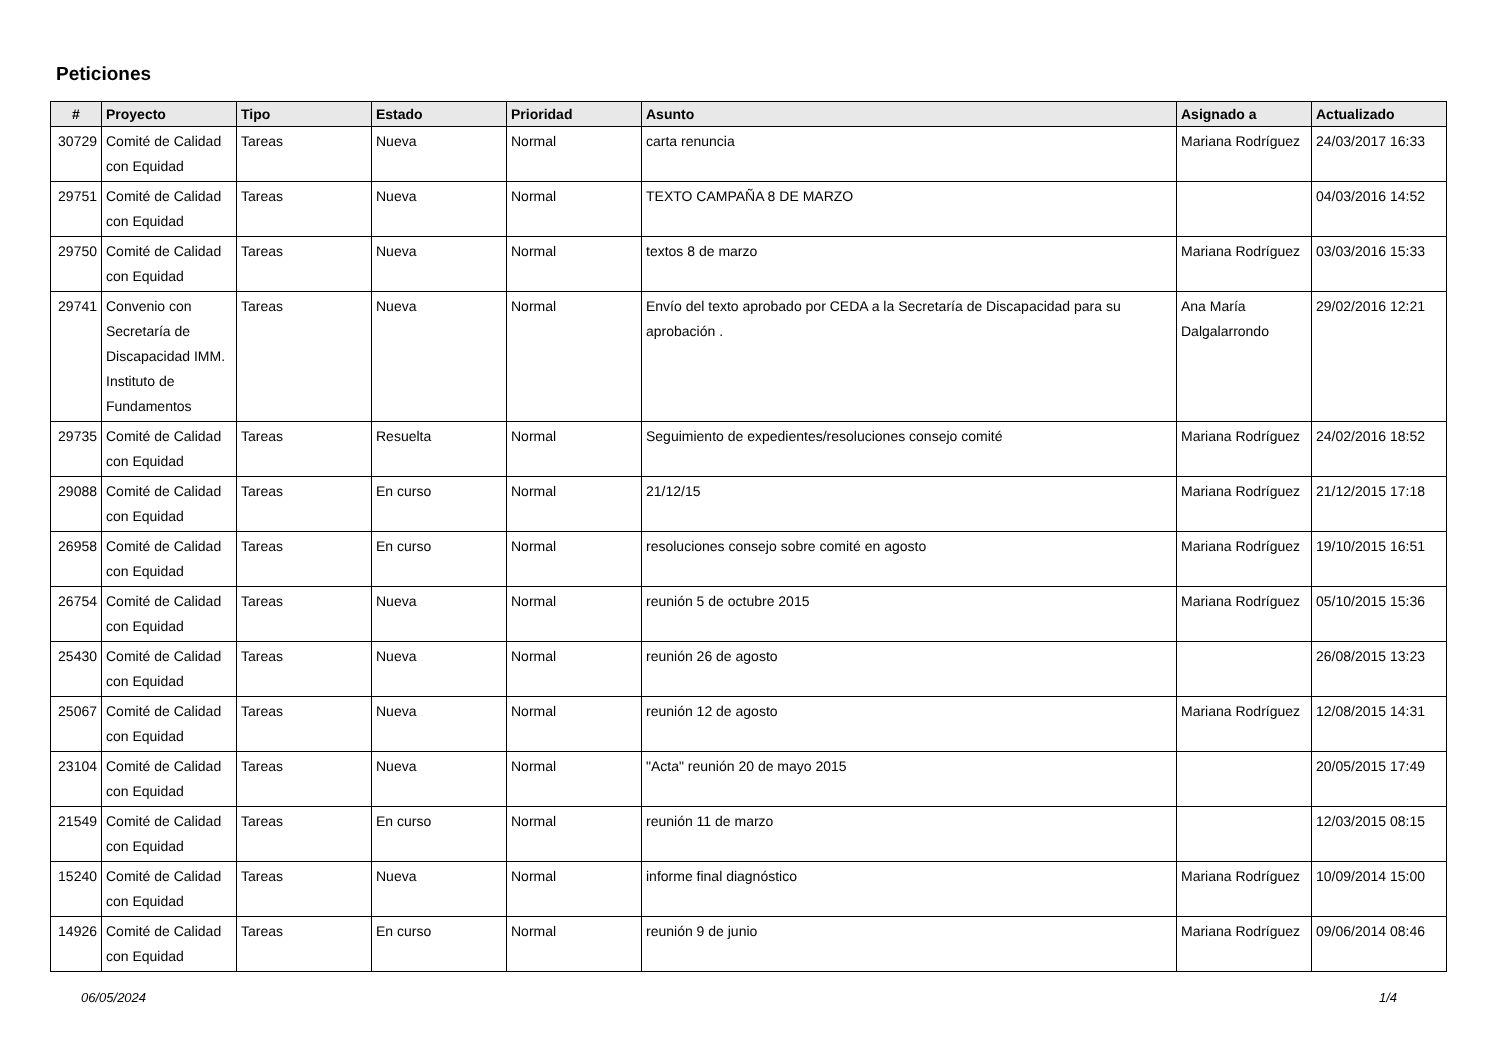Peticiones
| # | Proyecto | Tipo | Estado | Prioridad | Asunto | Asignado a | Actualizado |
| --- | --- | --- | --- | --- | --- | --- | --- |
| 30729 | Comité de Calidad con Equidad | Tareas | Nueva | Normal | carta renuncia | Mariana Rodríguez | 24/03/2017 16:33 |
| 29751 | Comité de Calidad con Equidad | Tareas | Nueva | Normal | TEXTO CAMPAÑA 8 DE MARZO | | 04/03/2016 14:52 |
| 29750 | Comité de Calidad con Equidad | Tareas | Nueva | Normal | textos 8 de marzo | Mariana Rodríguez | 03/03/2016 15:33 |
| 29741 | Convenio con Secretaría de Discapacidad IMM. Instituto de Fundamentos | Tareas | Nueva | Normal | Envío del texto aprobado por CEDA a la Secretaría de Discapacidad para su aprobación . | Ana María Dalgalarrondo | 29/02/2016 12:21 |
| 29735 | Comité de Calidad con Equidad | Tareas | Resuelta | Normal | Seguimiento de expedientes/resoluciones consejo comité | Mariana Rodríguez | 24/02/2016 18:52 |
| 29088 | Comité de Calidad con Equidad | Tareas | En curso | Normal | 21/12/15 | Mariana Rodríguez | 21/12/2015 17:18 |
| 26958 | Comité de Calidad con Equidad | Tareas | En curso | Normal | resoluciones consejo sobre comité en agosto | Mariana Rodríguez | 19/10/2015 16:51 |
| 26754 | Comité de Calidad con Equidad | Tareas | Nueva | Normal | reunión 5 de octubre 2015 | Mariana Rodríguez | 05/10/2015 15:36 |
| 25430 | Comité de Calidad con Equidad | Tareas | Nueva | Normal | reunión 26 de agosto | | 26/08/2015 13:23 |
| 25067 | Comité de Calidad con Equidad | Tareas | Nueva | Normal | reunión 12 de agosto | Mariana Rodríguez | 12/08/2015 14:31 |
| 23104 | Comité de Calidad con Equidad | Tareas | Nueva | Normal | "Acta" reunión 20 de mayo 2015 | | 20/05/2015 17:49 |
| 21549 | Comité de Calidad con Equidad | Tareas | En curso | Normal | reunión 11 de marzo | | 12/03/2015 08:15 |
| 15240 | Comité de Calidad con Equidad | Tareas | Nueva | Normal | informe final diagnóstico | Mariana Rodríguez | 10/09/2014 15:00 |
| 14926 | Comité de Calidad con Equidad | Tareas | En curso | Normal | reunión 9 de junio | Mariana Rodríguez | 09/06/2014 08:46 |
06/05/2024 1/4